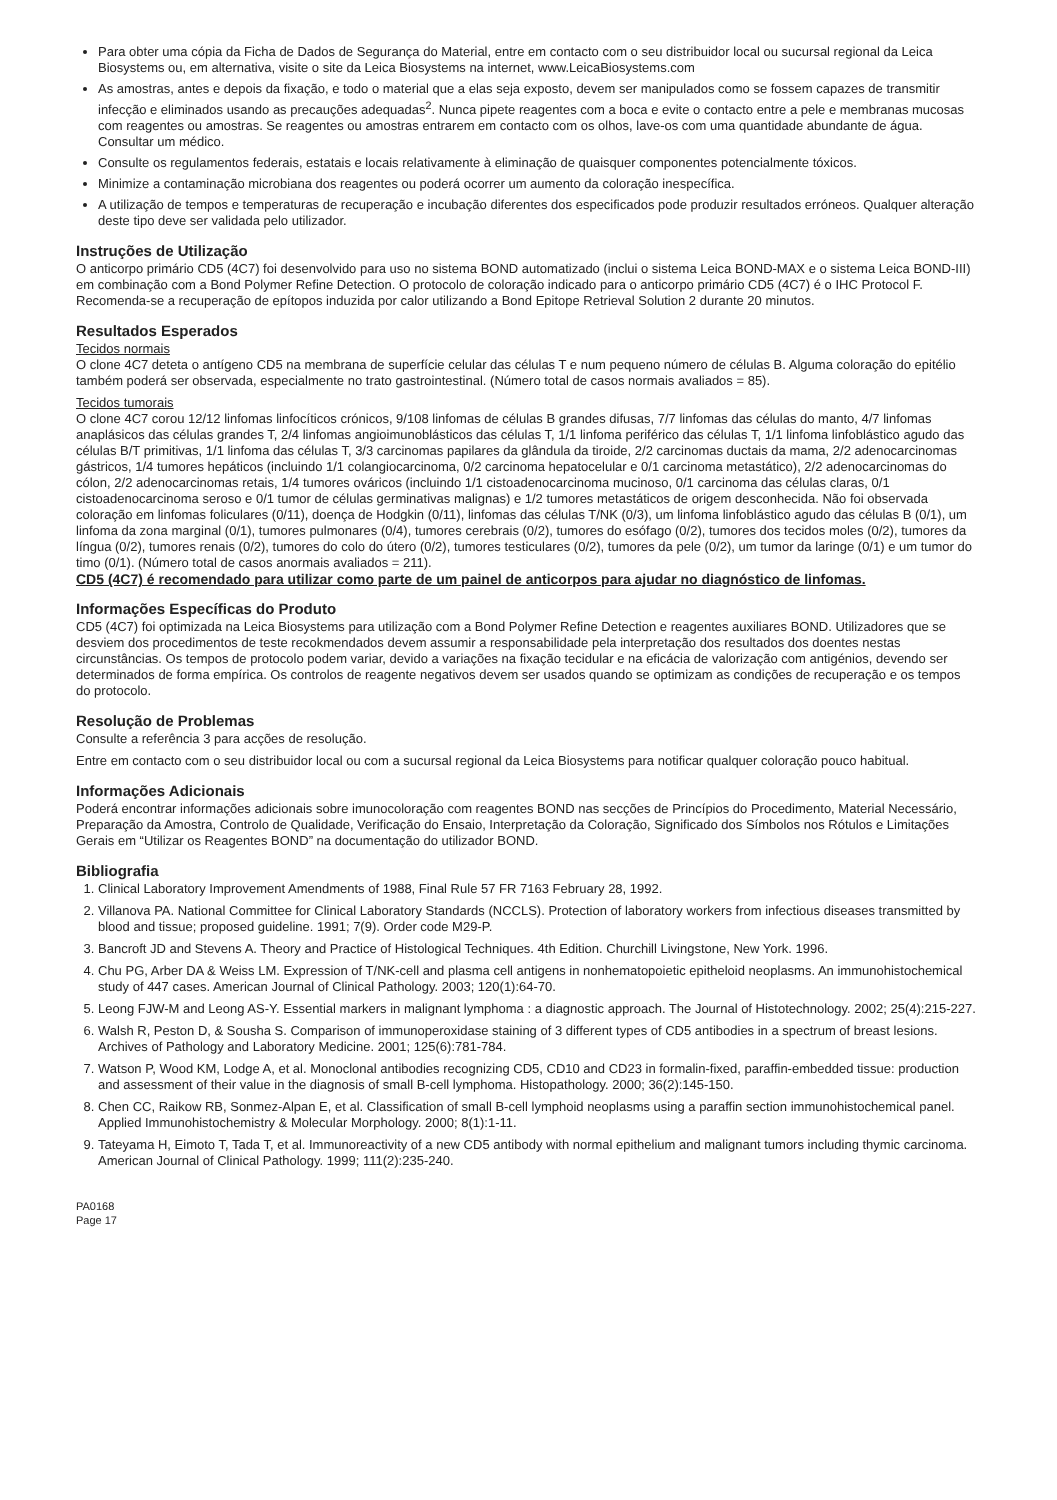Para obter uma cópia da Ficha de Dados de Segurança do Material, entre em contacto com o seu distribuidor local ou sucursal regional da Leica Biosystems ou, em alternativa, visite o site da Leica Biosystems na internet, www.LeicaBiosystems.com
As amostras, antes e depois da fixação, e todo o material que a elas seja exposto, devem ser manipulados como se fossem capazes de transmitir infecção e eliminados usando as precauções adequadas<sup>2</sup>. Nunca pipete reagentes com a boca e evite o contacto entre a pele e membranas mucosas com reagentes ou amostras. Se reagentes ou amostras entrarem em contacto com os olhos, lave-os com uma quantidade abundante de água. Consultar um médico.
Consulte os regulamentos federais, estatais e locais relativamente à eliminação de quaisquer componentes potencialmente tóxicos.
Minimize a contaminação microbiana dos reagentes ou poderá ocorrer um aumento da coloração inespecífica.
A utilização de tempos e temperaturas de recuperação e incubação diferentes dos especificados pode produzir resultados erróneos. Qualquer alteração deste tipo deve ser validada pelo utilizador.
Instruções de Utilização
O anticorpo primário CD5 (4C7) foi desenvolvido para uso no sistema BOND automatizado (inclui o sistema Leica BOND-MAX e o sistema Leica BOND-III) em combinação com a Bond Polymer Refine Detection. O protocolo de coloração indicado para o anticorpo primário CD5 (4C7) é o IHC Protocol F. Recomenda-se a recuperação de epítopos induzida por calor utilizando a Bond Epitope Retrieval Solution 2 durante 20 minutos.
Resultados Esperados
Tecidos normais
O clone 4C7 deteta o antígeno CD5 na membrana de superfície celular das células T e num pequeno número de células B. Alguma coloração do epitélio também poderá ser observada, especialmente no trato gastrointestinal. (Número total de casos normais avaliados = 85).
Tecidos tumorais
O clone 4C7 corou 12/12 linfomas linfocíticos crónicos, 9/108 linfomas de células B grandes difusas, 7/7 linfomas das células do manto, 4/7 linfomas anaplásicos das células grandes T, 2/4 linfomas angioimunoblásticos das células T, 1/1 linfoma periférico das células T, 1/1 linfoma linfoblástico agudo das células B/T primitivas, 1/1 linfoma das células T, 3/3 carcinomas papilares da glândula da tiroide, 2/2 carcinomas ductais da mama, 2/2 adenocarcinomas gástricos, 1/4 tumores hepáticos (incluindo 1/1 colangiocarcinoma, 0/2 carcinoma hepatocelular e 0/1 carcinoma metastático), 2/2 adenocarcinomas do cólon, 2/2 adenocarcinomas retais, 1/4 tumores ováricos (incluindo 1/1 cistoadenocarcinoma mucinoso, 0/1 carcinoma das células claras, 0/1 cistoadenocarcinoma seroso e 0/1 tumor de células germinativas malignas) e 1/2 tumores metastáticos de origem desconhecida. Não foi observada coloração em linfomas foliculares (0/11), doença de Hodgkin (0/11), linfomas das células T/NK (0/3), um linfoma linfoblástico agudo das células B (0/1), um linfoma da zona marginal (0/1), tumores pulmonares (0/4), tumores cerebrais (0/2), tumores do esófago (0/2), tumores dos tecidos moles (0/2), tumores da língua (0/2), tumores renais (0/2), tumores do colo do útero (0/2), tumores testiculares (0/2), tumores da pele (0/2), um tumor da laringe (0/1) e um tumor do timo (0/1). (Número total de casos anormais avaliados = 211).
CD5 (4C7) é recomendado para utilizar como parte de um painel de anticorpos para ajudar no diagnóstico de linfomas.
Informações Específicas do Produto
CD5 (4C7) foi optimizada na Leica Biosystems para utilização com a Bond Polymer Refine Detection e reagentes auxiliares BOND. Utilizadores que se desviem dos procedimentos de teste recokmendados devem assumir a responsabilidade pela interpretação dos resultados dos doentes nestas circunstâncias. Os tempos de protocolo podem variar, devido a variações na fixação tecidular e na eficácia de valorização com antigénios, devendo ser determinados de forma empírica. Os controlos de reagente negativos devem ser usados quando se optimizam as condições de recuperação e os tempos do protocolo.
Resolução de Problemas
Consulte a referência 3 para acções de resolução.
Entre em contacto com o seu distribuidor local ou com a sucursal regional da Leica Biosystems para notificar qualquer coloração pouco habitual.
Informações Adicionais
Poderá encontrar informações adicionais sobre imunocoloração com reagentes BOND nas secções de Princípios do Procedimento, Material Necessário, Preparação da Amostra, Controlo de Qualidade, Verificação do Ensaio, Interpretação da Coloração, Significado dos Símbolos nos Rótulos e Limitações Gerais em “Utilizar os Reagentes BOND” na documentação do utilizador BOND.
Bibliografia
1. Clinical Laboratory Improvement Amendments of 1988, Final Rule 57 FR 7163 February 28, 1992.
2. Villanova PA. National Committee for Clinical Laboratory Standards (NCCLS). Protection of laboratory workers from infectious diseases transmitted by blood and tissue; proposed guideline. 1991; 7(9). Order code M29-P.
3. Bancroft JD and Stevens A. Theory and Practice of Histological Techniques. 4th Edition. Churchill Livingstone, New York. 1996.
4. Chu PG, Arber DA & Weiss LM. Expression of T/NK-cell and plasma cell antigens in nonhematopoietic epitheloid neoplasms. An immunohistochemical study of 447 cases. American Journal of Clinical Pathology. 2003; 120(1):64-70.
5. Leong FJW-M and Leong AS-Y. Essential markers in malignant lymphoma : a diagnostic approach. The Journal of Histotechnology. 2002; 25(4):215-227.
6. Walsh R, Peston D, & Sousha S. Comparison of immunoperoxidase staining of 3 different types of CD5 antibodies in a spectrum of breast lesions. Archives of Pathology and Laboratory Medicine. 2001; 125(6):781-784.
7. Watson P, Wood KM, Lodge A, et al. Monoclonal antibodies recognizing CD5, CD10 and CD23 in formalin-fixed, paraffin-embedded tissue: production and assessment of their value in the diagnosis of small B-cell lymphoma. Histopathology. 2000; 36(2):145-150.
8. Chen CC, Raikow RB, Sonmez-Alpan E, et al. Classification of small B-cell lymphoid neoplasms using a paraffin section immunohistochemical panel. Applied Immunohistochemistry & Molecular Morphology. 2000; 8(1):1-11.
9. Tateyama H, Eimoto T, Tada T, et al. Immunoreactivity of a new CD5 antibody with normal epithelium and malignant tumors including thymic carcinoma. American Journal of Clinical Pathology. 1999; 111(2):235-240.
PA0168
Page 17